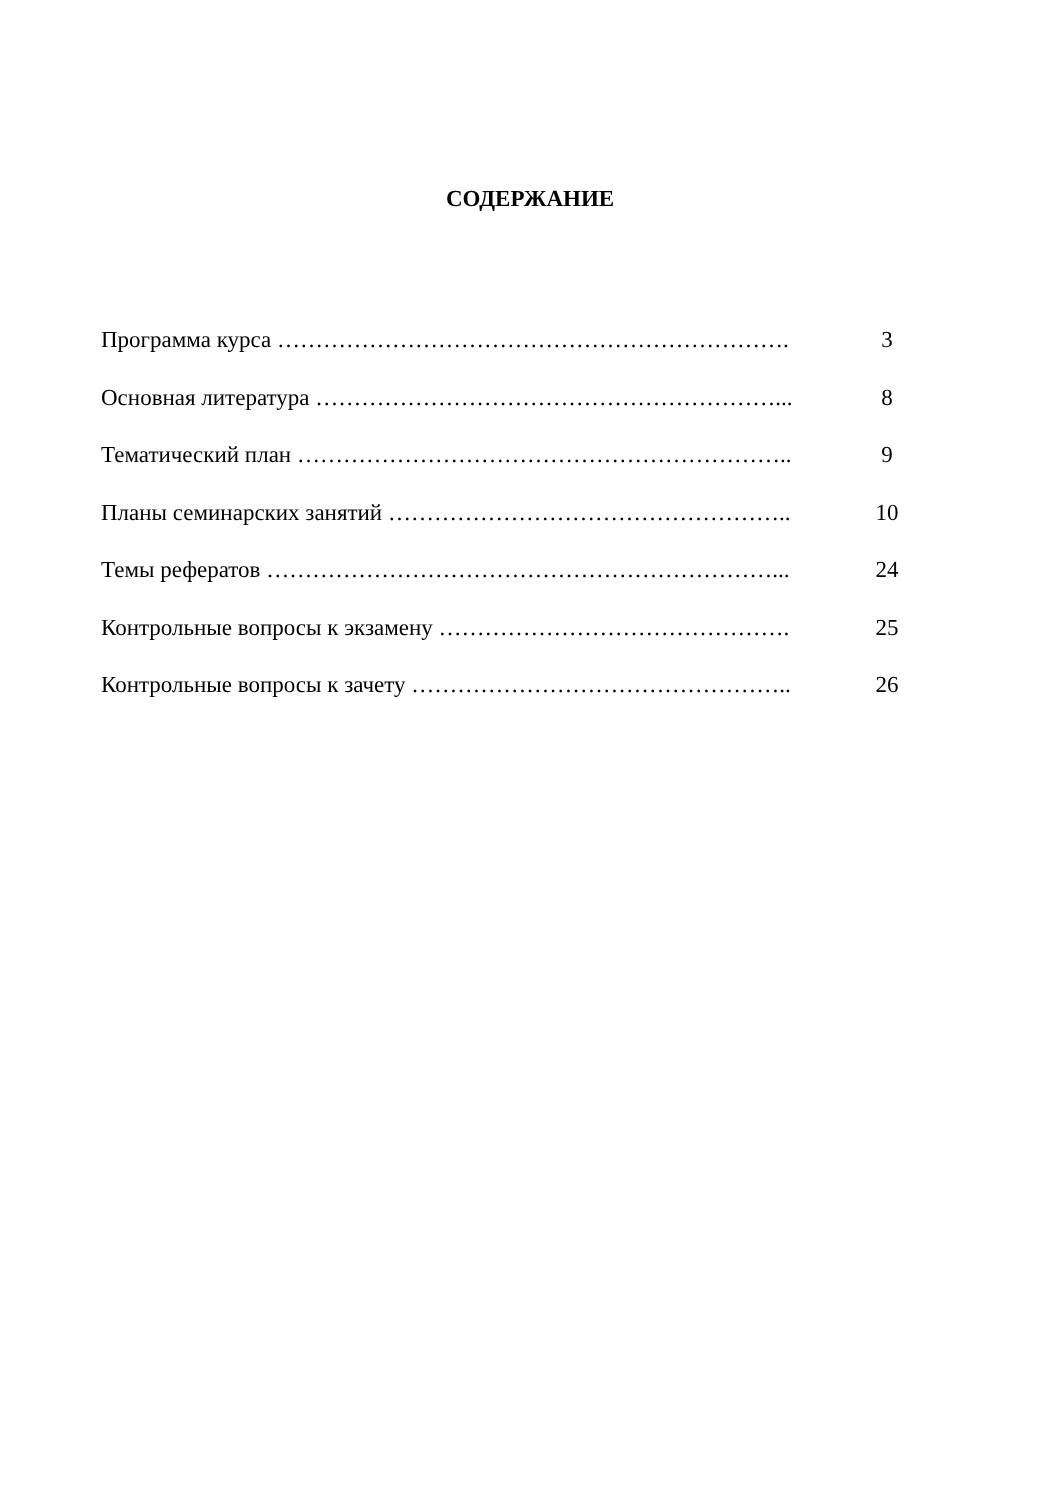СОДЕРЖАНИЕ
Программа курса …………………………………………………………. 3
Основная литература ……………………………………………………... 8
Тематический план ……………………………………………………….. 9
Планы семинарских занятий …………………………………………….. 10
Темы рефератов …………………………………………………………... 24
Контрольные вопросы к экзамену ………………………………………. 25
Контрольные вопросы к зачету ………………………………………….. 26